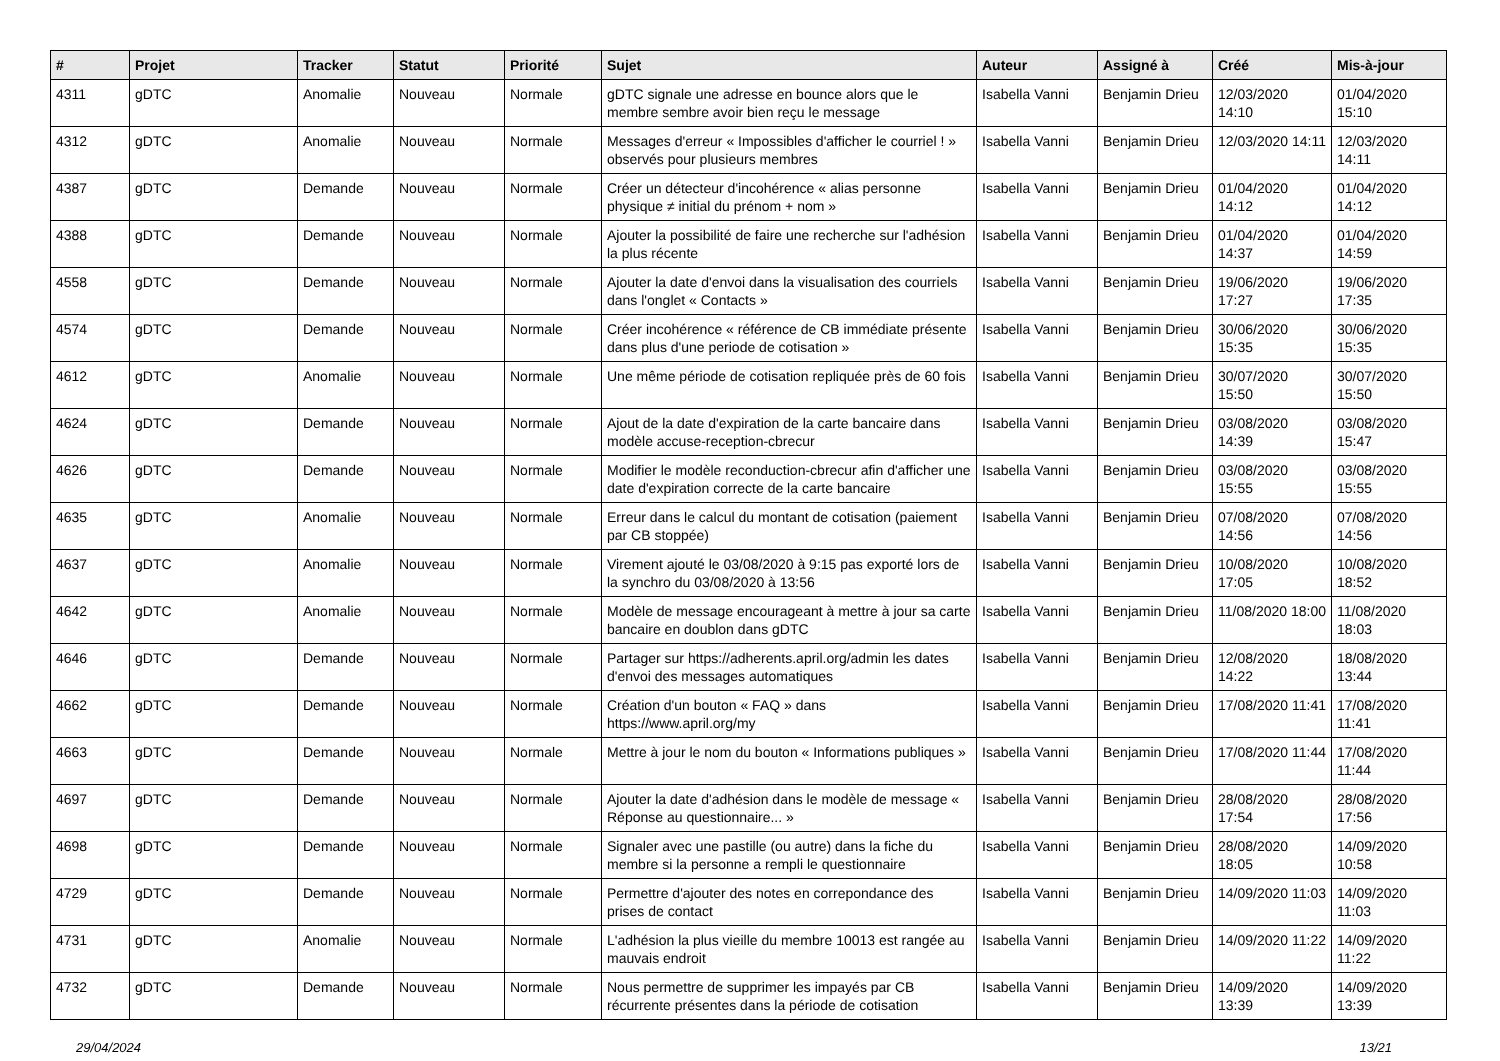| # | Projet | Tracker | Statut | Priorité | Sujet | Auteur | Assigné à | Créé | Mis-à-jour |
| --- | --- | --- | --- | --- | --- | --- | --- | --- | --- |
| 4311 | gDTC | Anomalie | Nouveau | Normale | gDTC signale une adresse en bounce alors que le membre sembre avoir bien reçu le message | Isabella Vanni | Benjamin Drieu | 12/03/2020 14:10 | 01/04/2020 15:10 |
| 4312 | gDTC | Anomalie | Nouveau | Normale | Messages d'erreur « Impossibles d'afficher le courriel ! » observés pour plusieurs membres | Isabella Vanni | Benjamin Drieu | 12/03/2020 14:11 | 12/03/2020 14:11 |
| 4387 | gDTC | Demande | Nouveau | Normale | Créer un détecteur d'incohérence « alias personne physique ≠ initial du prénom + nom » | Isabella Vanni | Benjamin Drieu | 01/04/2020 14:12 | 01/04/2020 14:12 |
| 4388 | gDTC | Demande | Nouveau | Normale | Ajouter la possibilité de faire une recherche sur l'adhésion la plus récente | Isabella Vanni | Benjamin Drieu | 01/04/2020 14:37 | 01/04/2020 14:59 |
| 4558 | gDTC | Demande | Nouveau | Normale | Ajouter la date d'envoi dans la visualisation des courriels dans l'onglet « Contacts » | Isabella Vanni | Benjamin Drieu | 19/06/2020 17:27 | 19/06/2020 17:35 |
| 4574 | gDTC | Demande | Nouveau | Normale | Créer incohérence « référence de CB immédiate présente dans plus d'une periode de cotisation » | Isabella Vanni | Benjamin Drieu | 30/06/2020 15:35 | 30/06/2020 15:35 |
| 4612 | gDTC | Anomalie | Nouveau | Normale | Une même période de cotisation repliquée près de 60 fois | Isabella Vanni | Benjamin Drieu | 30/07/2020 15:50 | 30/07/2020 15:50 |
| 4624 | gDTC | Demande | Nouveau | Normale | Ajout de la date d'expiration de la carte bancaire dans modèle accuse-reception-cbrecur | Isabella Vanni | Benjamin Drieu | 03/08/2020 14:39 | 03/08/2020 15:47 |
| 4626 | gDTC | Demande | Nouveau | Normale | Modifier le modèle reconduction-cbrecur afin d'afficher une date d'expiration correcte de la carte bancaire | Isabella Vanni | Benjamin Drieu | 03/08/2020 15:55 | 03/08/2020 15:55 |
| 4635 | gDTC | Anomalie | Nouveau | Normale | Erreur dans le calcul du montant de cotisation (paiement par CB stoppée) | Isabella Vanni | Benjamin Drieu | 07/08/2020 14:56 | 07/08/2020 14:56 |
| 4637 | gDTC | Anomalie | Nouveau | Normale | Virement ajouté le 03/08/2020 à 9:15 pas exporté lors de la synchro du 03/08/2020 à 13:56 | Isabella Vanni | Benjamin Drieu | 10/08/2020 17:05 | 10/08/2020 18:52 |
| 4642 | gDTC | Anomalie | Nouveau | Normale | Modèle de message encourageant à mettre à jour sa carte bancaire en doublon dans gDTC | Isabella Vanni | Benjamin Drieu | 11/08/2020 18:00 | 11/08/2020 18:03 |
| 4646 | gDTC | Demande | Nouveau | Normale | Partager sur https://adherents.april.org/admin les dates d'envoi des messages automatiques | Isabella Vanni | Benjamin Drieu | 12/08/2020 14:22 | 18/08/2020 13:44 |
| 4662 | gDTC | Demande | Nouveau | Normale | Création d'un bouton « FAQ » dans https://www.april.org/my | Isabella Vanni | Benjamin Drieu | 17/08/2020 11:41 | 17/08/2020 11:41 |
| 4663 | gDTC | Demande | Nouveau | Normale | Mettre à jour le nom du bouton « Informations publiques » | Isabella Vanni | Benjamin Drieu | 17/08/2020 11:44 | 17/08/2020 11:44 |
| 4697 | gDTC | Demande | Nouveau | Normale | Ajouter la date d'adhésion dans le modèle de message « Réponse au questionnaire... » | Isabella Vanni | Benjamin Drieu | 28/08/2020 17:54 | 28/08/2020 17:56 |
| 4698 | gDTC | Demande | Nouveau | Normale | Signaler avec une pastille (ou autre) dans la fiche du membre si la personne a rempli le questionnaire | Isabella Vanni | Benjamin Drieu | 28/08/2020 18:05 | 14/09/2020 10:58 |
| 4729 | gDTC | Demande | Nouveau | Normale | Permettre d'ajouter des notes en correpondance des prises de contact | Isabella Vanni | Benjamin Drieu | 14/09/2020 11:03 | 14/09/2020 11:03 |
| 4731 | gDTC | Anomalie | Nouveau | Normale | L'adhésion la plus vieille du membre 10013 est rangée au mauvais endroit | Isabella Vanni | Benjamin Drieu | 14/09/2020 11:22 | 14/09/2020 11:22 |
| 4732 | gDTC | Demande | Nouveau | Normale | Nous permettre de supprimer les impayés par CB récurrente présentes dans la période de cotisation | Isabella Vanni | Benjamin Drieu | 14/09/2020 13:39 | 14/09/2020 13:39 |
29/04/2024 13/21